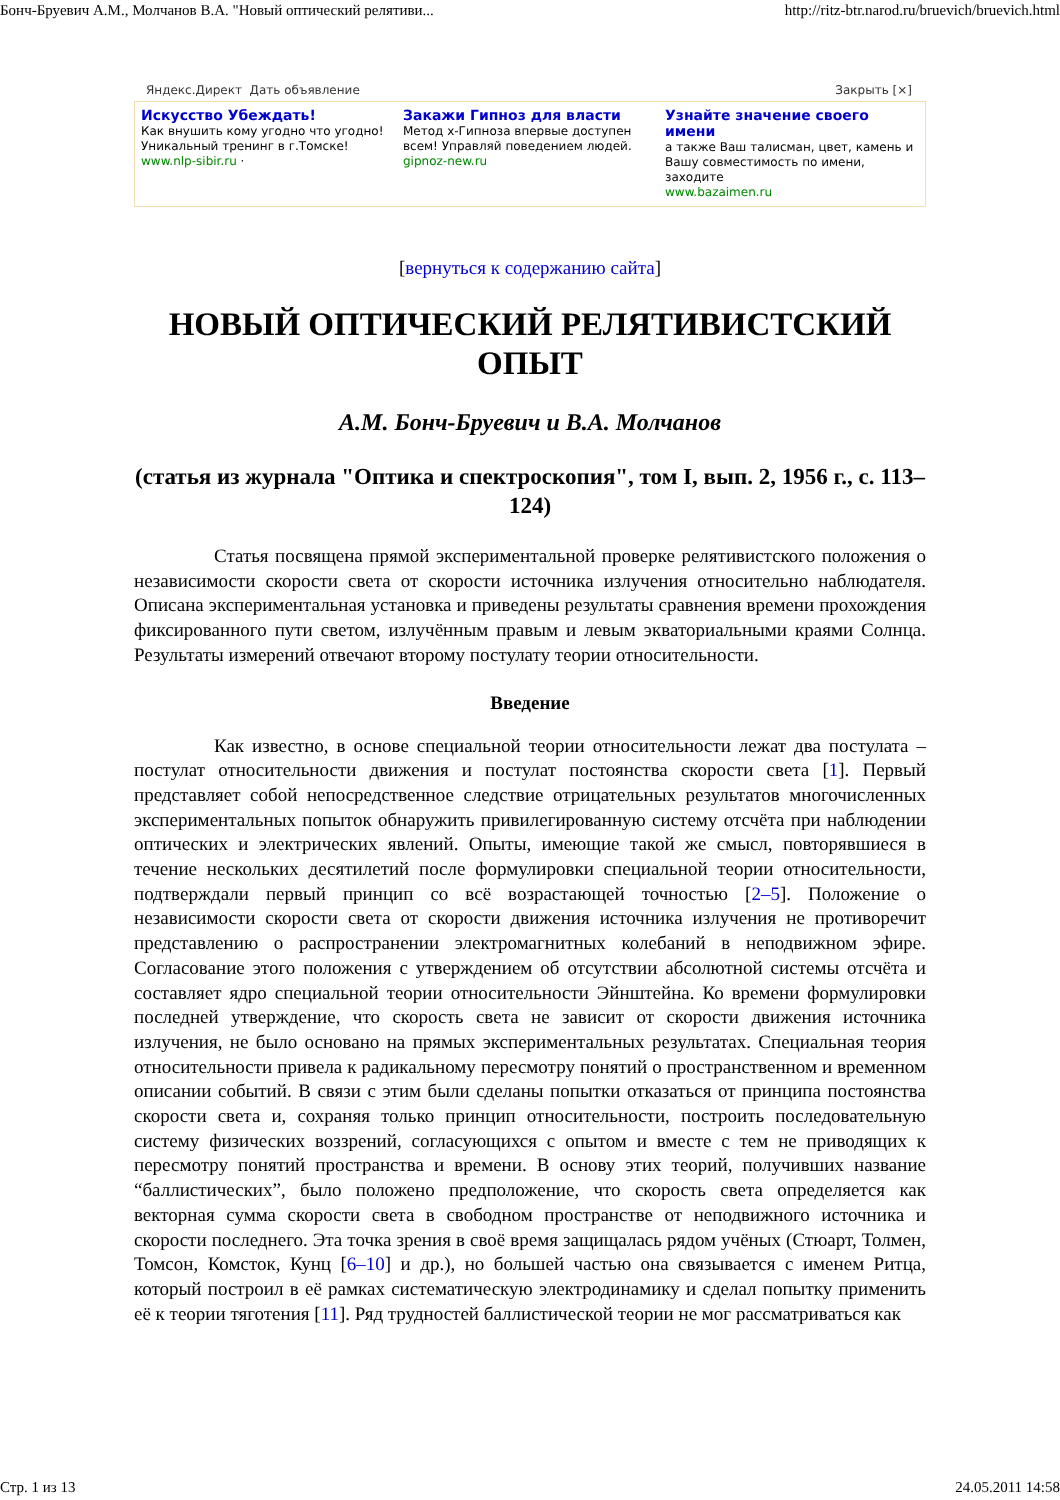Бонч-Бруевич А.М., Молчанов В.А. "Новый оптический релятиви... http://ritz-btr.narod.ru/bruevich/bruevich.html
Яндекс.Директ Дать объявление Закрыть [×]
Искусство Убеждать!
Как внушить кому угодно что угодно! Уникальный тренинг в г.Томске!
www.nlp-sibir.ru ·
Закажи Гипноз для власти
Метод х-Гипноза впервые доступен всем! Управляй поведением людей.
gipnoz-new.ru
Узнайте значение своего имени
а также Ваш талисман, цвет, камень и Вашу совместимость по имени, заходите
www.bazaimen.ru
[вернуться к содержанию сайта]
НОВЫЙ ОПТИЧЕСКИЙ РЕЛЯТИВИСТСКИЙ ОПЫТ
А.М. Бонч-Бруевич и В.А. Молчанов
(статья из журнала "Оптика и спектроскопия", том I, вып. 2, 1956 г., с. 113–124)
Статья посвящена прямой экспериментальной проверке релятивистского положения о независимости скорости света от скорости источника излучения относительно наблюдателя. Описана экспериментальная установка и приведены результаты сравнения времени прохождения фиксированного пути светом, излучённым правым и левым экваториальными краями Солнца. Результаты измерений отвечают второму постулату теории относительности.
Введение
Как известно, в основе специальной теории относительности лежат два постулата – постулат относительности движения и постулат постоянства скорости света [1]. Первый представляет собой непосредственное следствие отрицательных результатов многочисленных экспериментальных попыток обнаружить привилегированную систему отсчёта при наблюдении оптических и электрических явлений. Опыты, имеющие такой же смысл, повторявшиеся в течение нескольких десятилетий после формулировки специальной теории относительности, подтверждали первый принцип со всё возрастающей точностью [2–5]. Положение о независимости скорости света от скорости движения источника излучения не противоречит представлению о распространении электромагнитных колебаний в неподвижном эфире. Согласование этого положения с утверждением об отсутствии абсолютной системы отсчёта и составляет ядро специальной теории относительности Эйнштейна. Ко времени формулировки последней утверждение, что скорость света не зависит от скорости движения источника излучения, не было основано на прямых экспериментальных результатах. Специальная теория относительности привела к радикальному пересмотру понятий о пространственном и временном описании событий. В связи с этим были сделаны попытки отказаться от принципа постоянства скорости света и, сохраняя только принцип относительности, построить последовательную систему физических воззрений, согласующихся с опытом и вместе с тем не приводящих к пересмотру понятий пространства и времени. В основу этих теорий, получивших название “баллистических”, было положено предположение, что скорость света определяется как векторная сумма скорости света в свободном пространстве от неподвижного источника и скорости последнего. Эта точка зрения в своё время защищалась рядом учёных (Стюарт, Толмен, Томсон, Комсток, Кунц [6–10] и др.), но большей частью она связывается с именем Ритца, который построил в её рамках систематическую электродинамику и сделал попытку применить её к теории тяготения [11]. Ряд трудностей баллистической теории не мог рассматриваться как
Стр. 1 из 13 24.05.2011 14:58